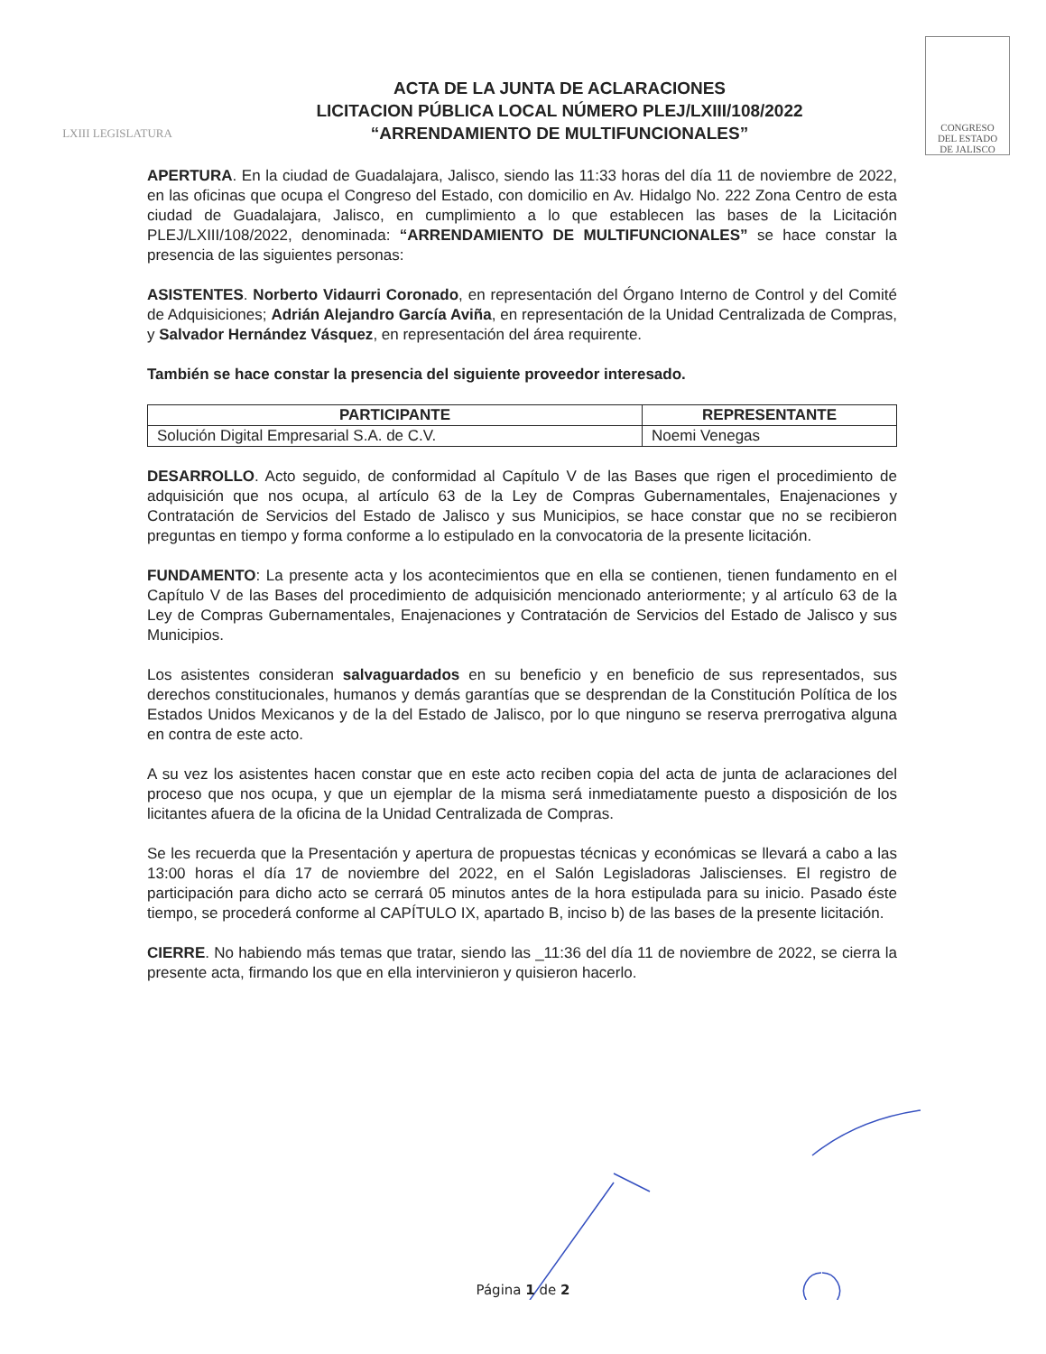LXIII LEGISLATURA
ACTA DE LA JUNTA DE ACLARACIONES
LICITACION PÚBLICA LOCAL NÚMERO PLEJ/LXIII/108/2022
“ARRENDAMIENTO DE MULTIFUNCIONALES”
CONGRESO
DEL ESTADO
DE JALISCO
APERTURA. En la ciudad de Guadalajara, Jalisco, siendo las 11:33 horas del día 11 de noviembre de 2022, en las oficinas que ocupa el Congreso del Estado, con domicilio en Av. Hidalgo No. 222 Zona Centro de esta ciudad de Guadalajara, Jalisco, en cumplimiento a lo que establecen las bases de la Licitación PLEJ/LXIII/108/2022, denominada: “ARRENDAMIENTO DE MULTIFUNCIONALES” se hace constar la presencia de las siguientes personas:
ASISTENTES. Norberto Vidaurri Coronado, en representación del Órgano Interno de Control y del Comité de Adquisiciones; Adrián Alejandro García Aviña, en representación de la Unidad Centralizada de Compras, y Salvador Hernández Vásquez, en representación del área requirente.
También se hace constar la presencia del siguiente proveedor interesado.
| PARTICIPANTE | REPRESENTANTE |
| --- | --- |
| Solución Digital Empresarial S.A. de C.V. | Noemi Venegas |
DESARROLLO. Acto seguido, de conformidad al Capítulo V de las Bases que rigen el procedimiento de adquisición que nos ocupa, al artículo 63 de la Ley de Compras Gubernamentales, Enajenaciones y Contratación de Servicios del Estado de Jalisco y sus Municipios, se hace constar que no se recibieron preguntas en tiempo y forma conforme a lo estipulado en la convocatoria de la presente licitación.
FUNDAMENTO: La presente acta y los acontecimientos que en ella se contienen, tienen fundamento en el Capítulo V de las Bases del procedimiento de adquisición mencionado anteriormente; y al artículo 63 de la Ley de Compras Gubernamentales, Enajenaciones y Contratación de Servicios del Estado de Jalisco y sus Municipios.
Los asistentes consideran salvaguardados en su beneficio y en beneficio de sus representados, sus derechos constitucionales, humanos y demás garantías que se desprendan de la Constitución Política de los Estados Unidos Mexicanos y de la del Estado de Jalisco, por lo que ninguno se reserva prerrogativa alguna en contra de este acto.
A su vez los asistentes hacen constar que en este acto reciben copia del acta de junta de aclaraciones del proceso que nos ocupa, y que un ejemplar de la misma será inmediatamente puesto a disposición de los licitantes afuera de la oficina de la Unidad Centralizada de Compras.
Se les recuerda que la Presentación y apertura de propuestas técnicas y económicas se llevará a cabo a las 13:00 horas el día 17 de noviembre del 2022, en el Salón Legisladoras Jaliscienses. El registro de participación para dicho acto se cerrará 05 minutos antes de la hora estipulada para su inicio. Pasado éste tiempo, se procederá conforme al CAPÍTULO IX, apartado B, inciso b) de las bases de la presente licitación.
CIERRE. No habiendo más temas que tratar, siendo las _11:36 del día 11 de noviembre de 2022, se cierra la presente acta, firmando los que en ella intervinieron y quisieron hacerlo.
Página 1 de 2